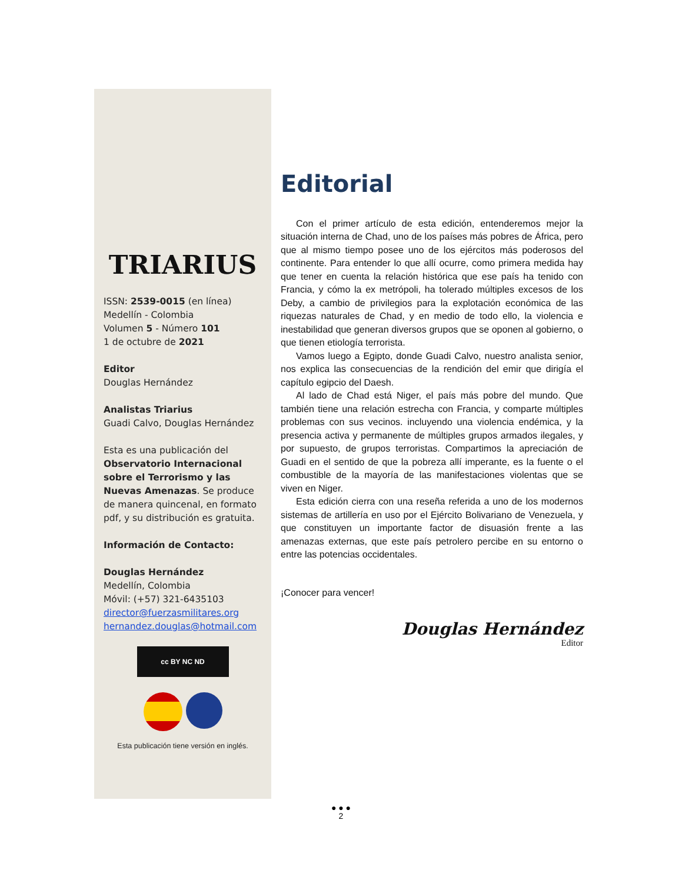TRIARIUS
ISSN: 2539-0015 (en línea)
Medellín - Colombia
Volumen 5 - Número 101
1 de octubre de 2021
Editor
Douglas Hernández
Analistas Triarius
Guadi Calvo, Douglas Hernández
Esta es una publicación del Observatorio Internacional sobre el Terrorismo y las Nuevas Amenazas. Se produce de manera quincenal, en formato pdf, y su distribución es gratuita.
Información de Contacto:
Douglas Hernández
Medellín, Colombia
Móvil: (+57) 321-6435103
director@fuerzasmilitares.org
hernandez.douglas@hotmail.com
cc BY NC ND
Esta publicación tiene versión en inglés.
Editorial
Con el primer artículo de esta edición, entenderemos mejor la situación interna de Chad, uno de los países más pobres de África, pero que al mismo tiempo posee uno de los ejércitos más poderosos del continente. Para entender lo que allí ocurre, como primera medida hay que tener en cuenta la relación histórica que ese país ha tenido con Francia, y cómo la ex metrópoli, ha tolerado múltiples excesos de los Deby, a cambio de privilegios para la explotación económica de las riquezas naturales de Chad, y en medio de todo ello, la violencia e inestabilidad que generan diversos grupos que se oponen al gobierno, o que tienen etiología terrorista.
Vamos luego a Egipto, donde Guadi Calvo, nuestro analista senior, nos explica las consecuencias de la rendición del emir que dirigía el capítulo egipcio del Daesh.
Al lado de Chad está Niger, el país más pobre del mundo. Que también tiene una relación estrecha con Francia, y comparte múltiples problemas con sus vecinos. incluyendo una violencia endémica, y la presencia activa y permanente de múltiples grupos armados ilegales, y por supuesto, de grupos terroristas. Compartimos la apreciación de Guadi en el sentido de que la pobreza allí imperante, es la fuente o el combustible de la mayoría de las manifestaciones violentas que se viven en Niger.
Esta edición cierra con una reseña referida a uno de los modernos sistemas de artillería en uso por el Ejército Bolivariano de Venezuela, y que constituyen un importante factor de disuasión frente a las amenazas externas, que este país petrolero percibe en su entorno o entre las potencias occidentales.
¡Conocer para vencer!
Douglas Hernández
Editor
● ● ●
2